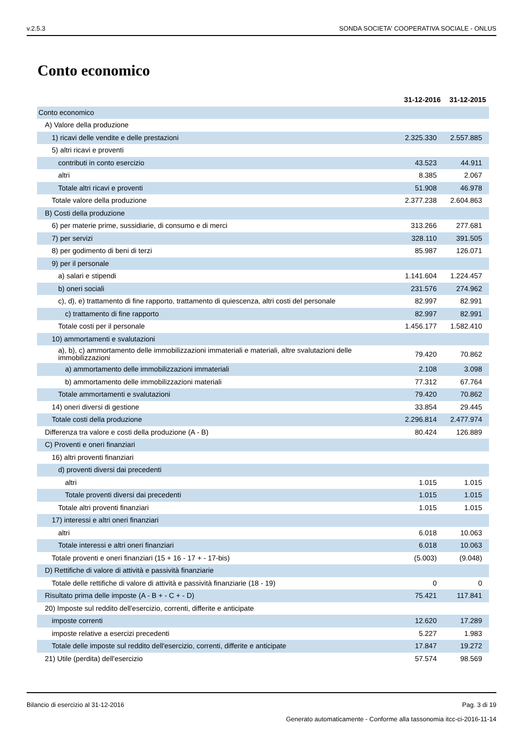v.2.5.3 SONDA SOCIETA' COOPERATIVA SOCIALE - ONLUS
Conto economico
| | 31-12-2016 | 31-12-2015 |
| --- | --- | --- |
| Conto economico | | |
| A) Valore della produzione | | |
| 1) ricavi delle vendite e delle prestazioni | 2.325.330 | 2.557.885 |
| 5) altri ricavi e proventi | | |
| contributi in conto esercizio | 43.523 | 44.911 |
| altri | 8.385 | 2.067 |
| Totale altri ricavi e proventi | 51.908 | 46.978 |
| Totale valore della produzione | 2.377.238 | 2.604.863 |
| B) Costi della produzione | | |
| 6) per materie prime, sussidiarie, di consumo e di merci | 313.266 | 277.681 |
| 7) per servizi | 328.110 | 391.505 |
| 8) per godimento di beni di terzi | 85.987 | 126.071 |
| 9) per il personale | | |
| a) salari e stipendi | 1.141.604 | 1.224.457 |
| b) oneri sociali | 231.576 | 274.962 |
| c), d), e) trattamento di fine rapporto, trattamento di quiescenza, altri costi del personale | 82.997 | 82.991 |
| c) trattamento di fine rapporto | 82.997 | 82.991 |
| Totale costi per il personale | 1.456.177 | 1.582.410 |
| 10) ammortamenti e svalutazioni | | |
| a), b), c) ammortamento delle immobilizzazioni immateriali e materiali, altre svalutazioni delle immobilizzazioni | 79.420 | 70.862 |
| a) ammortamento delle immobilizzazioni immateriali | 2.108 | 3.098 |
| b) ammortamento delle immobilizzazioni materiali | 77.312 | 67.764 |
| Totale ammortamenti e svalutazioni | 79.420 | 70.862 |
| 14) oneri diversi di gestione | 33.854 | 29.445 |
| Totale costi della produzione | 2.296.814 | 2.477.974 |
| Differenza tra valore e costi della produzione (A - B) | 80.424 | 126.889 |
| C) Proventi e oneri finanziari | | |
| 16) altri proventi finanziari | | |
| d) proventi diversi dai precedenti | | |
| altri | 1.015 | 1.015 |
| Totale proventi diversi dai precedenti | 1.015 | 1.015 |
| Totale altri proventi finanziari | 1.015 | 1.015 |
| 17) interessi e altri oneri finanziari | | |
| altri | 6.018 | 10.063 |
| Totale interessi e altri oneri finanziari | 6.018 | 10.063 |
| Totale proventi e oneri finanziari (15 + 16 - 17 + - 17-bis) | (5.003) | (9.048) |
| D) Rettifiche di valore di attività e passività finanziarie | | |
| Totale delle rettifiche di valore di attività e passività finanziarie (18 - 19) | 0 | 0 |
| Risultato prima delle imposte (A - B + - C + - D) | 75.421 | 117.841 |
| 20) Imposte sul reddito dell'esercizio, correnti, differite e anticipate | | |
| imposte correnti | 12.620 | 17.289 |
| imposte relative a esercizi precedenti | 5.227 | 1.983 |
| Totale delle imposte sul reddito dell'esercizio, correnti, differite e anticipate | 17.847 | 19.272 |
| 21) Utile (perdita) dell'esercizio | 57.574 | 98.569 |
Bilancio di esercizio al 31-12-2016 Pag. 3 di 19
Generato automaticamente - Conforme alla tassonomia itcc-ci-2016-11-14